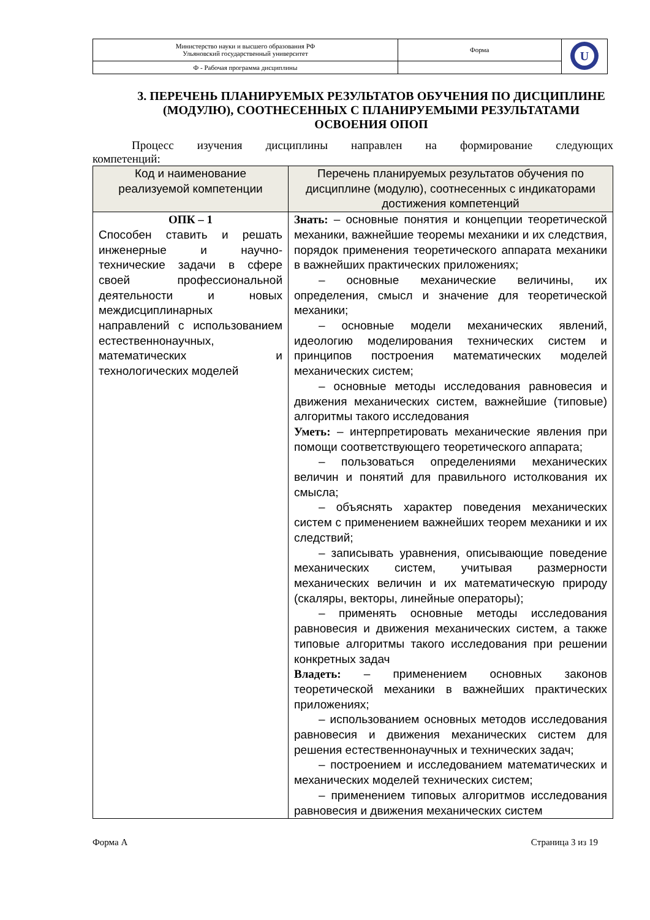| Министерство науки и высшего образования РФ Ульяновский государственный университет | Форма | U |
| Ф - Рабочая программа дисциплины | | |
3. ПЕРЕЧЕНЬ ПЛАНИРУЕМЫХ РЕЗУЛЬТАТОВ ОБУЧЕНИЯ ПО ДИСЦИПЛИНЕ (МОДУЛЮ), СООТНЕСЕННЫХ С ПЛАНИРУЕМЫМИ РЕЗУЛЬТАТАМИ ОСВОЕНИЯ ОПОП
Процесс изучения дисциплины направлен на формирование следующих
компетенций:
| Код и наименование реализуемой компетенции | Перечень планируемых результатов обучения по дисциплине (модулю), соотнесенных с индикаторами достижения компетенций |
| --- | --- |
| ОПК – 1 Способен ставить и решать инженерные и научно-технические задачи в сфере своей профессиональной деятельности и новых междисциплинарных направлений с использованием естественнонаучных, математических и технологических моделей | Знать: – основные понятия и концепции теоретической механики, важнейшие теоремы механики и их следствия, порядок применения теоретического аппарата механики в важнейших практических приложениях; – основные механические величины, их определения, смысл и значение для теоретической механики; – основные модели механических явлений, идеологию моделирования технических систем и принципов построения математических моделей механических систем; – основные методы исследования равновесия и движения механических систем, важнейшие (типовые) алгоритмы такого исследования Уметь: – интерпретировать механические явления при помощи соответствующего теоретического аппарата; – пользоваться определениями механических величин и понятий для правильного истолкования их смысла; – объяснять характер поведения механических систем с применением важнейших теорем механики и их следствий; – записывать уравнения, описывающие поведение механических систем, учитывая размерности механических величин и их математическую природу (скаляры, векторы, линейные операторы); – применять основные методы исследования равновесия и движения механических систем, а также типовые алгоритмы такого исследования при решении конкретных задач Владеть: – применением основных законов теоретической механики в важнейших практических приложениях; – использованием основных методов исследования равновесия и движения механических систем для решения естественнонаучных и технических задач; – построением и исследованием математических и механических моделей технических систем; – применением типовых алгоритмов исследования равновесия и движения механических систем |
Форма А Страница 3 из 19